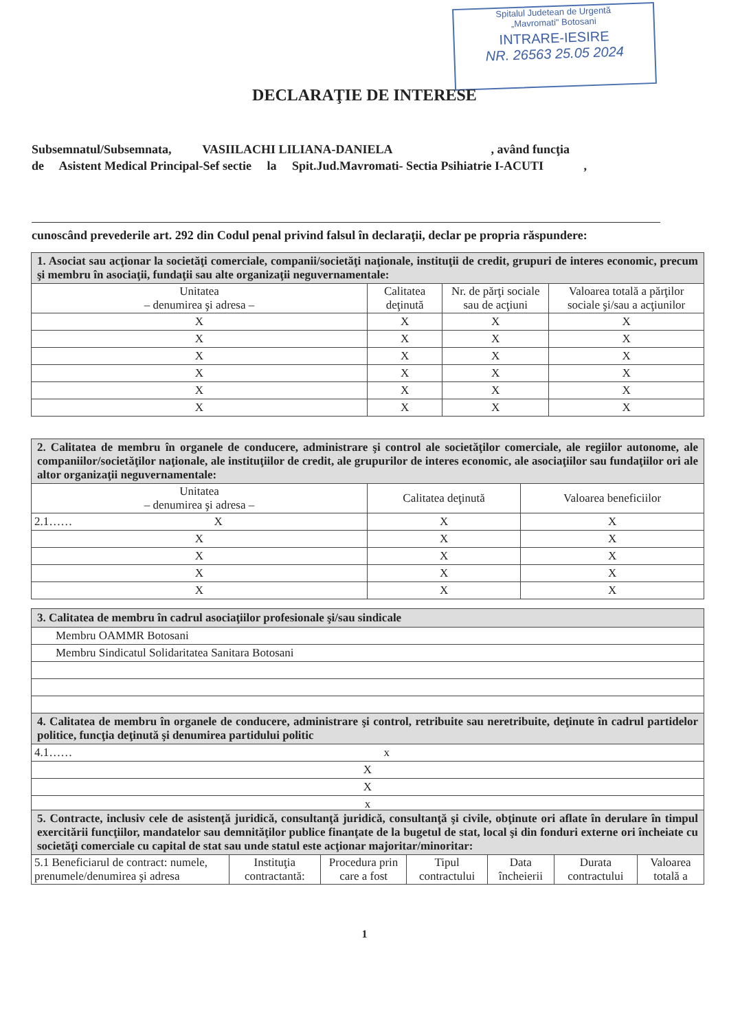Spitalul Judetean de Urgentă
„Mavromati" Botosani
INTRARE-IESIRE
NR. 26563 25.05 2024
DECLARAŢIE DE INTERESE
Subsemnatul/Subsemnata, VASIILACHI LILIANA-DANIELA , având funcţia
de Asistent Medical Principal-Sef sectie la Spit.Jud.Mavromati- Sectia Psihiatrie I-ACUTI ,
cunoscând prevederile art. 292 din Codul penal privind falsul în declaraţii, declar pe propria răspundere:
| 1. Asociat sau acţionar la societăţi comerciale, companii/societăţi naţionale, instituţii de credit, grupuri de interes economic, precum şi membru în asociaţii, fundaţii sau alte organizaţii neguvernamentale: | | | |
| Unitatea – denumirea şi adresa – | Calitatea deţinută | Nr. de părţi sociale sau de acţiuni | Valoarea totală a părţilor sociale şi/sau a acţiunilor |
| X | X | X | X |
| X | X | X | X |
| X | X | X | X |
| X | X | X | X |
| X | X | X | X |
| X | X | X | X |
| 2. Calitatea de membru în organele de conducere, administrare şi control ale societăţilor comerciale, ale regiilor autonome, ale companiilor/societăţilor naţionale, ale instituţiilor de credit, ale grupurilor de interes economic, ale asociaţiilor sau fundaţiilor ori ale altor organizaţii neguvernamentale: | | |
| Unitatea – denumirea şi adresa – | Calitatea deţinută | Valoarea beneficiilor |
| 2.1…… X | X | X |
| X | X | X |
| X | X | X |
| X | X | X |
| X | X | X |
| 3. Calitatea de membru în cadrul asociaţiilor profesionale şi/sau sindicale |
| Membru OAMMR Botosani |
| Membru Sindicatul Solidaritatea Sanitara Botosani |
| 4. Calitatea de membru în organele de conducere, administrare şi control, retribuite sau neretribuite, deţinute în cadrul partidelor politice, funcţia deţinută şi denumirea partidului politic |
| 4.1…… x |
| X |
| X |
| x |
| 5. Contracte, inclusiv cele de asistenţă juridică, consultanţă juridică, consultanţă şi civile, obţinute ori aflate în derulare în timpul exercitării funcţiilor, mandatelor sau demnităţilor publice finanţate de la bugetul de stat, local şi din fonduri externe ori încheiate cu societăţi comerciale cu capital de stat sau unde statul este acţionar majoritar/minoritar: | | | | | | |
| 5.1 Beneficiarul de contract: numele, prenumele/denumirea şi adresa | Instituţia contractantă: | Procedura prin care a fost | Tipul contractului | Data încheierii | Durata contractului | Valoarea totală a |
1